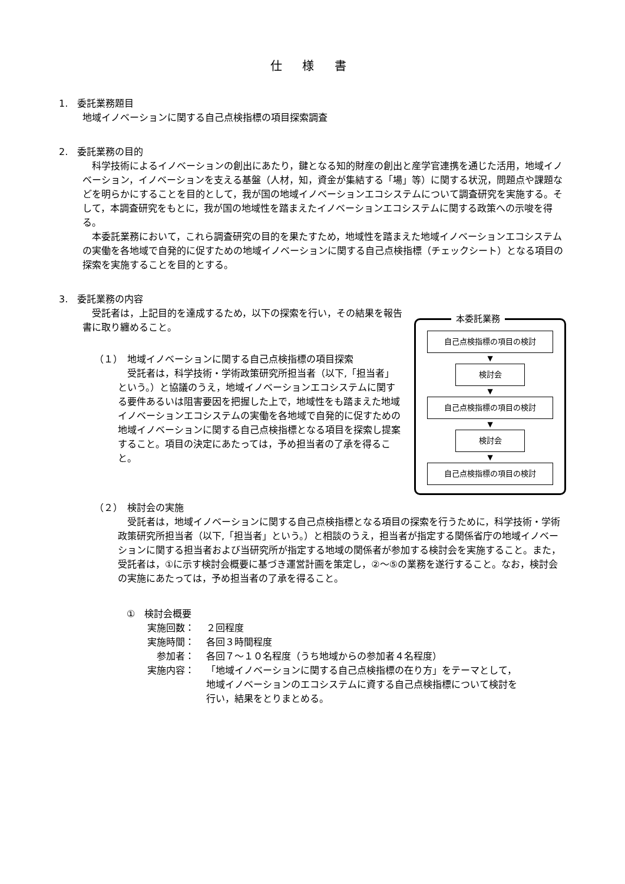仕 様 書
1.　委託業務題目
地域イノベーションに関する自己点検指標の項目探索調査
2.　委託業務の目的
科学技術によるイノベーションの創出にあたり，鍵となる知的財産の創出と産学官連携を通じた活用，地域イノベーション，イノベーションを支える基盤（人材，知，資金が集結する「場」等）に関する状況，問題点や課題などを明らかにすることを目的として，我が国の地域イノベーションエコシステムについて調査研究を実施する。そして，本調査研究をもとに，我が国の地域性を踏まえたイノベーションエコシステムに関する政策への示唆を得る。
本委託業務において，これら調査研究の目的を果たすため，地域性を踏まえた地域イノベーションエコシステムの実働を各地域で自発的に促すための地域イノベーションに関する自己点検指標（チェックシート）となる項目の探索を実施することを目的とする。
3.　委託業務の内容
本委託業務
自己点検指標の項目の検討
▼
検討会
▼
自己点検指標の項目の検討
▼
検討会
▼
自己点検指標の項目の検討
受託者は，上記目的を達成するため，以下の探索を行い，その結果を報告書に取り纏めること。
（１）　地域イノベーションに関する自己点検指標の項目探索
受託者は，科学技術・学術政策研究所担当者（以下,「担当者」という。）と協議のうえ，地域イノベーションエコシステムに関する要件あるいは阻害要因を把握した上で，地域性をも踏まえた地域イノベーションエコシステムの実働を各地域で自発的に促すための地域イノベーションに関する自己点検指標となる項目を探索し提案すること。項目の決定にあたっては，予め担当者の了承を得ること。
（２）　検討会の実施
受託者は，地域イノベーションに関する自己点検指標となる項目の探索を行うために，科学技術・学術政策研究所担当者（以下,「担当者」という。）と相談のうえ，担当者が指定する関係省庁の地域イノベーションに関する担当者および当研究所が指定する地域の関係者が参加する検討会を実施すること。また，受託者は，①に示す検討会概要に基づき運営計画を策定し，②～⑤の業務を遂行すること。なお，検討会の実施にあたっては，予め担当者の了承を得ること。
①　検討会概要
実施回数： ２回程度
実施時間： 各回３時間程度
参加者： 各回７～１０名程度（うち地域からの参加者４名程度）
実施内容： 「地域イノベーションに関する自己点検指標の在り方」をテーマとして，地域イノベーションのエコシステムに資する自己点検指標について検討を行い，結果をとりまとめる。